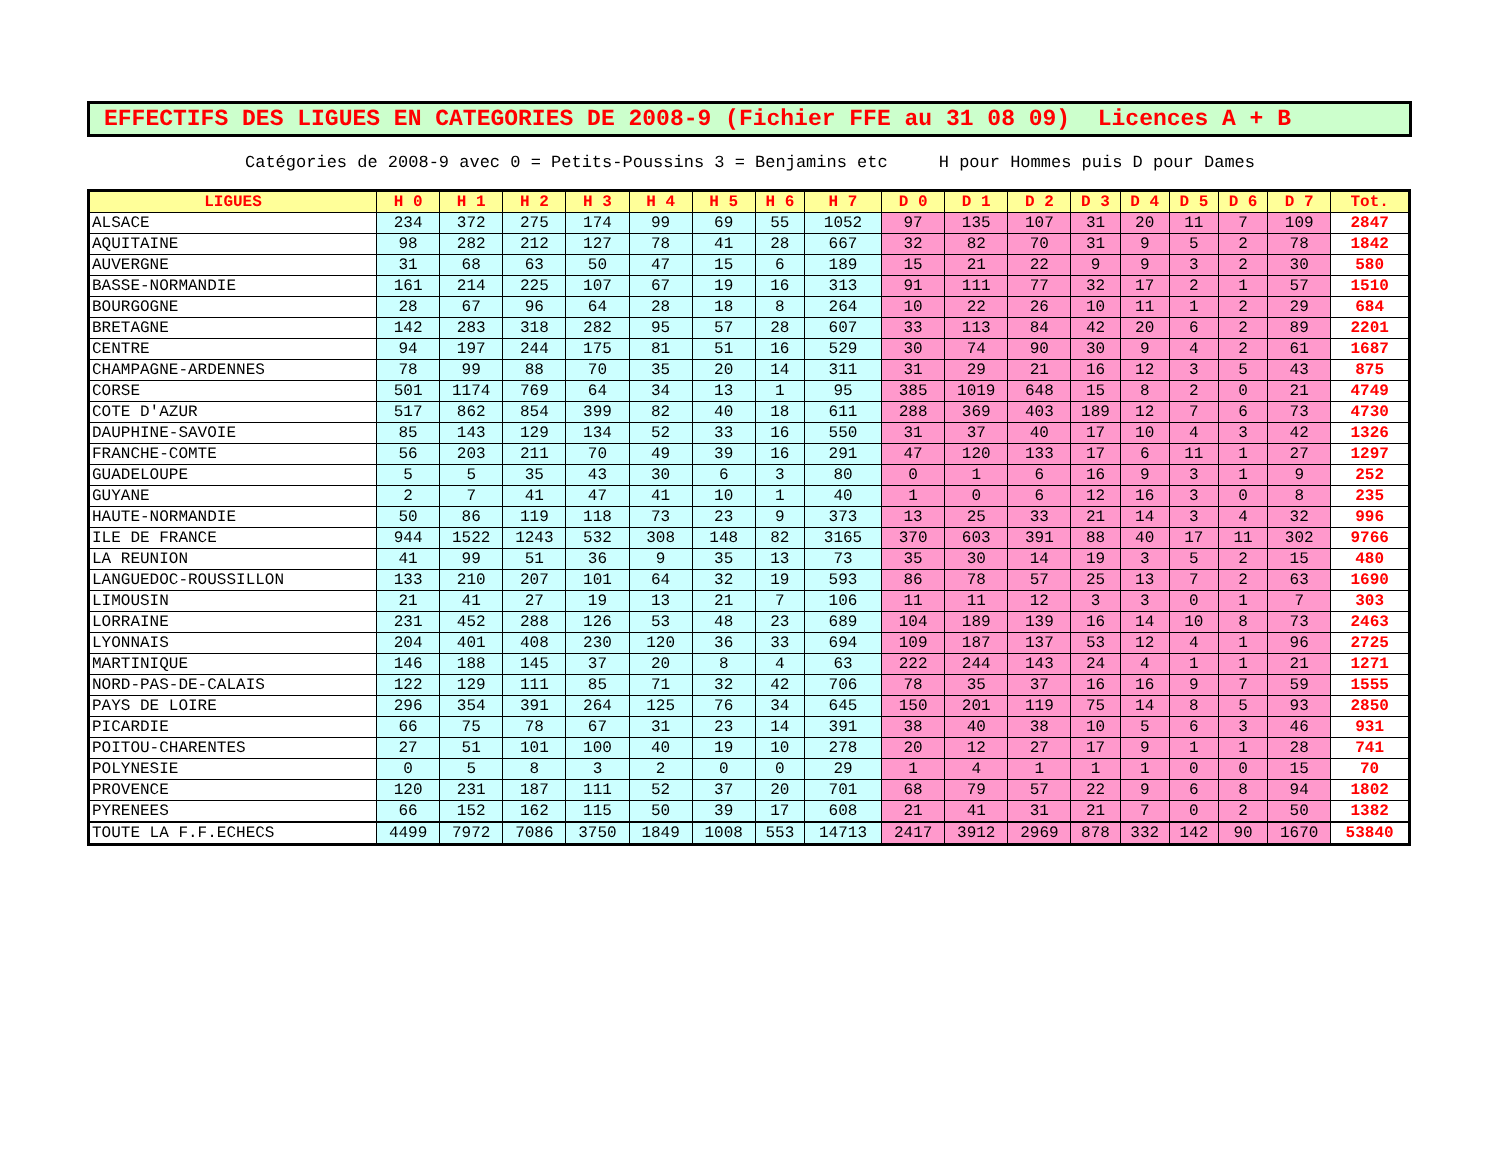EFFECTIFS DES LIGUES EN CATEGORIES DE 2008-9 (Fichier FFE au 31 08 09) Licences A + B
Catégories de 2008-9 avec 0 = Petits-Poussins 3 = Benjamins etc H pour Hommes puis D pour Dames
| LIGUES | H 0 | H 1 | H 2 | H 3 | H 4 | H 5 | H 6 | H 7 | D 0 | D 1 | D 2 | D 3 | D 4 | D 5 | D 6 | D 7 | Tot. |
| --- | --- | --- | --- | --- | --- | --- | --- | --- | --- | --- | --- | --- | --- | --- | --- | --- | --- |
| ALSACE | 234 | 372 | 275 | 174 | 99 | 69 | 55 | 1052 | 97 | 135 | 107 | 31 | 20 | 11 | 7 | 109 | 2847 |
| AQUITAINE | 98 | 282 | 212 | 127 | 78 | 41 | 28 | 667 | 32 | 82 | 70 | 31 | 9 | 5 | 2 | 78 | 1842 |
| AUVERGNE | 31 | 68 | 63 | 50 | 47 | 15 | 6 | 189 | 15 | 21 | 22 | 9 | 9 | 3 | 2 | 30 | 580 |
| BASSE-NORMANDIE | 161 | 214 | 225 | 107 | 67 | 19 | 16 | 313 | 91 | 111 | 77 | 32 | 17 | 2 | 1 | 57 | 1510 |
| BOURGOGNE | 28 | 67 | 96 | 64 | 28 | 18 | 8 | 264 | 10 | 22 | 26 | 10 | 11 | 1 | 2 | 29 | 684 |
| BRETAGNE | 142 | 283 | 318 | 282 | 95 | 57 | 28 | 607 | 33 | 113 | 84 | 42 | 20 | 6 | 2 | 89 | 2201 |
| CENTRE | 94 | 197 | 244 | 175 | 81 | 51 | 16 | 529 | 30 | 74 | 90 | 30 | 9 | 4 | 2 | 61 | 1687 |
| CHAMPAGNE-ARDENNES | 78 | 99 | 88 | 70 | 35 | 20 | 14 | 311 | 31 | 29 | 21 | 16 | 12 | 3 | 5 | 43 | 875 |
| CORSE | 501 | 1174 | 769 | 64 | 34 | 13 | 1 | 95 | 385 | 1019 | 648 | 15 | 8 | 2 | 0 | 21 | 4749 |
| COTE D'AZUR | 517 | 862 | 854 | 399 | 82 | 40 | 18 | 611 | 288 | 369 | 403 | 189 | 12 | 7 | 6 | 73 | 4730 |
| DAUPHINE-SAVOIE | 85 | 143 | 129 | 134 | 52 | 33 | 16 | 550 | 31 | 37 | 40 | 17 | 10 | 4 | 3 | 42 | 1326 |
| FRANCHE-COMTE | 56 | 203 | 211 | 70 | 49 | 39 | 16 | 291 | 47 | 120 | 133 | 17 | 6 | 11 | 1 | 27 | 1297 |
| GUADELOUPE | 5 | 5 | 35 | 43 | 30 | 6 | 3 | 80 | 0 | 1 | 6 | 16 | 9 | 3 | 1 | 9 | 252 |
| GUYANE | 2 | 7 | 41 | 47 | 41 | 10 | 1 | 40 | 1 | 0 | 6 | 12 | 16 | 3 | 0 | 8 | 235 |
| HAUTE-NORMANDIE | 50 | 86 | 119 | 118 | 73 | 23 | 9 | 373 | 13 | 25 | 33 | 21 | 14 | 3 | 4 | 32 | 996 |
| ILE DE FRANCE | 944 | 1522 | 1243 | 532 | 308 | 148 | 82 | 3165 | 370 | 603 | 391 | 88 | 40 | 17 | 11 | 302 | 9766 |
| LA REUNION | 41 | 99 | 51 | 36 | 9 | 35 | 13 | 73 | 35 | 30 | 14 | 19 | 3 | 5 | 2 | 15 | 480 |
| LANGUEDOC-ROUSSILLON | 133 | 210 | 207 | 101 | 64 | 32 | 19 | 593 | 86 | 78 | 57 | 25 | 13 | 7 | 2 | 63 | 1690 |
| LIMOUSIN | 21 | 41 | 27 | 19 | 13 | 21 | 7 | 106 | 11 | 11 | 12 | 3 | 3 | 0 | 1 | 7 | 303 |
| LORRAINE | 231 | 452 | 288 | 126 | 53 | 48 | 23 | 689 | 104 | 189 | 139 | 16 | 14 | 10 | 8 | 73 | 2463 |
| LYONNAIS | 204 | 401 | 408 | 230 | 120 | 36 | 33 | 694 | 109 | 187 | 137 | 53 | 12 | 4 | 1 | 96 | 2725 |
| MARTINIQUE | 146 | 188 | 145 | 37 | 20 | 8 | 4 | 63 | 222 | 244 | 143 | 24 | 4 | 1 | 1 | 21 | 1271 |
| NORD-PAS-DE-CALAIS | 122 | 129 | 111 | 85 | 71 | 32 | 42 | 706 | 78 | 35 | 37 | 16 | 16 | 9 | 7 | 59 | 1555 |
| PAYS DE LOIRE | 296 | 354 | 391 | 264 | 125 | 76 | 34 | 645 | 150 | 201 | 119 | 75 | 14 | 8 | 5 | 93 | 2850 |
| PICARDIE | 66 | 75 | 78 | 67 | 31 | 23 | 14 | 391 | 38 | 40 | 38 | 10 | 5 | 6 | 3 | 46 | 931 |
| POITOU-CHARENTES | 27 | 51 | 101 | 100 | 40 | 19 | 10 | 278 | 20 | 12 | 27 | 17 | 9 | 1 | 1 | 28 | 741 |
| POLYNESIE | 0 | 5 | 8 | 3 | 2 | 0 | 0 | 29 | 1 | 4 | 1 | 1 | 1 | 0 | 0 | 15 | 70 |
| PROVENCE | 120 | 231 | 187 | 111 | 52 | 37 | 20 | 701 | 68 | 79 | 57 | 22 | 9 | 6 | 8 | 94 | 1802 |
| PYRENEES | 66 | 152 | 162 | 115 | 50 | 39 | 17 | 608 | 21 | 41 | 31 | 21 | 7 | 0 | 2 | 50 | 1382 |
| TOUTE LA F.F.ECHECS | 4499 | 7972 | 7086 | 3750 | 1849 | 1008 | 553 | 14713 | 2417 | 3912 | 2969 | 878 | 332 | 142 | 90 | 1670 | 53840 |